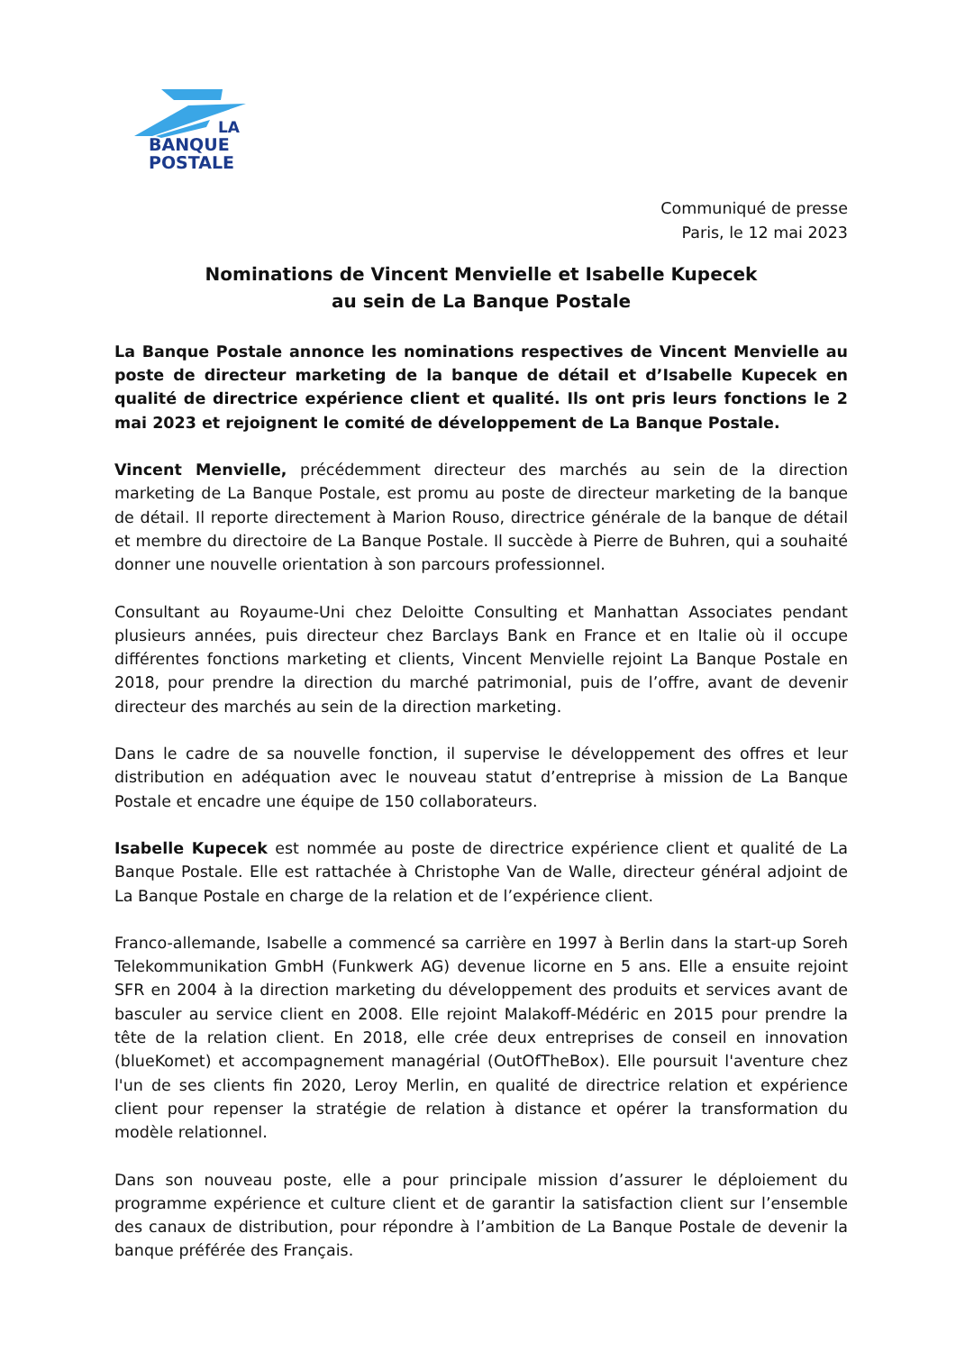LA
BANQUE
POSTALE
Communiqué de presse
Paris, le 12 mai 2023
Nominations de Vincent Menvielle et Isabelle Kupecek
au sein de La Banque Postale
La Banque Postale annonce les nominations respectives de Vincent Menvielle au poste de directeur marketing de la banque de détail et d’Isabelle Kupecek en qualité de directrice expérience client et qualité. Ils ont pris leurs fonctions le 2 mai 2023 et rejoignent le comité de développement de La Banque Postale.
Vincent Menvielle, précédemment directeur des marchés au sein de la direction marketing de La Banque Postale, est promu au poste de directeur marketing de la banque de détail. Il reporte directement à Marion Rouso, directrice générale de la banque de détail et membre du directoire de La Banque Postale. Il succède à Pierre de Buhren, qui a souhaité donner une nouvelle orientation à son parcours professionnel.
Consultant au Royaume-Uni chez Deloitte Consulting et Manhattan Associates pendant plusieurs années, puis directeur chez Barclays Bank en France et en Italie où il occupe différentes fonctions marketing et clients, Vincent Menvielle rejoint La Banque Postale en 2018, pour prendre la direction du marché patrimonial, puis de l’offre, avant de devenir directeur des marchés au sein de la direction marketing.
Dans le cadre de sa nouvelle fonction, il supervise le développement des offres et leur distribution en adéquation avec le nouveau statut d’entreprise à mission de La Banque Postale et encadre une équipe de 150 collaborateurs.
Isabelle Kupecek est nommée au poste de directrice expérience client et qualité de La Banque Postale. Elle est rattachée à Christophe Van de Walle, directeur général adjoint de La Banque Postale en charge de la relation et de l’expérience client.
Franco-allemande, Isabelle a commencé sa carrière en 1997 à Berlin dans la start-up Soreh Telekommunikation GmbH (Funkwerk AG) devenue licorne en 5 ans. Elle a ensuite rejoint SFR en 2004 à la direction marketing du développement des produits et services avant de basculer au service client en 2008. Elle rejoint Malakoff-Médéric en 2015 pour prendre la tête de la relation client. En 2018, elle crée deux entreprises de conseil en innovation (blueKomet) et accompagnement managérial (OutOfTheBox). Elle poursuit l'aventure chez l'un de ses clients fin 2020, Leroy Merlin, en qualité de directrice relation et expérience client pour repenser la stratégie de relation à distance et opérer la transformation du modèle relationnel.
Dans son nouveau poste, elle a pour principale mission d’assurer le déploiement du programme expérience et culture client et de garantir la satisfaction client sur l’ensemble des canaux de distribution, pour répondre à l’ambition de La Banque Postale de devenir la banque préférée des Français.